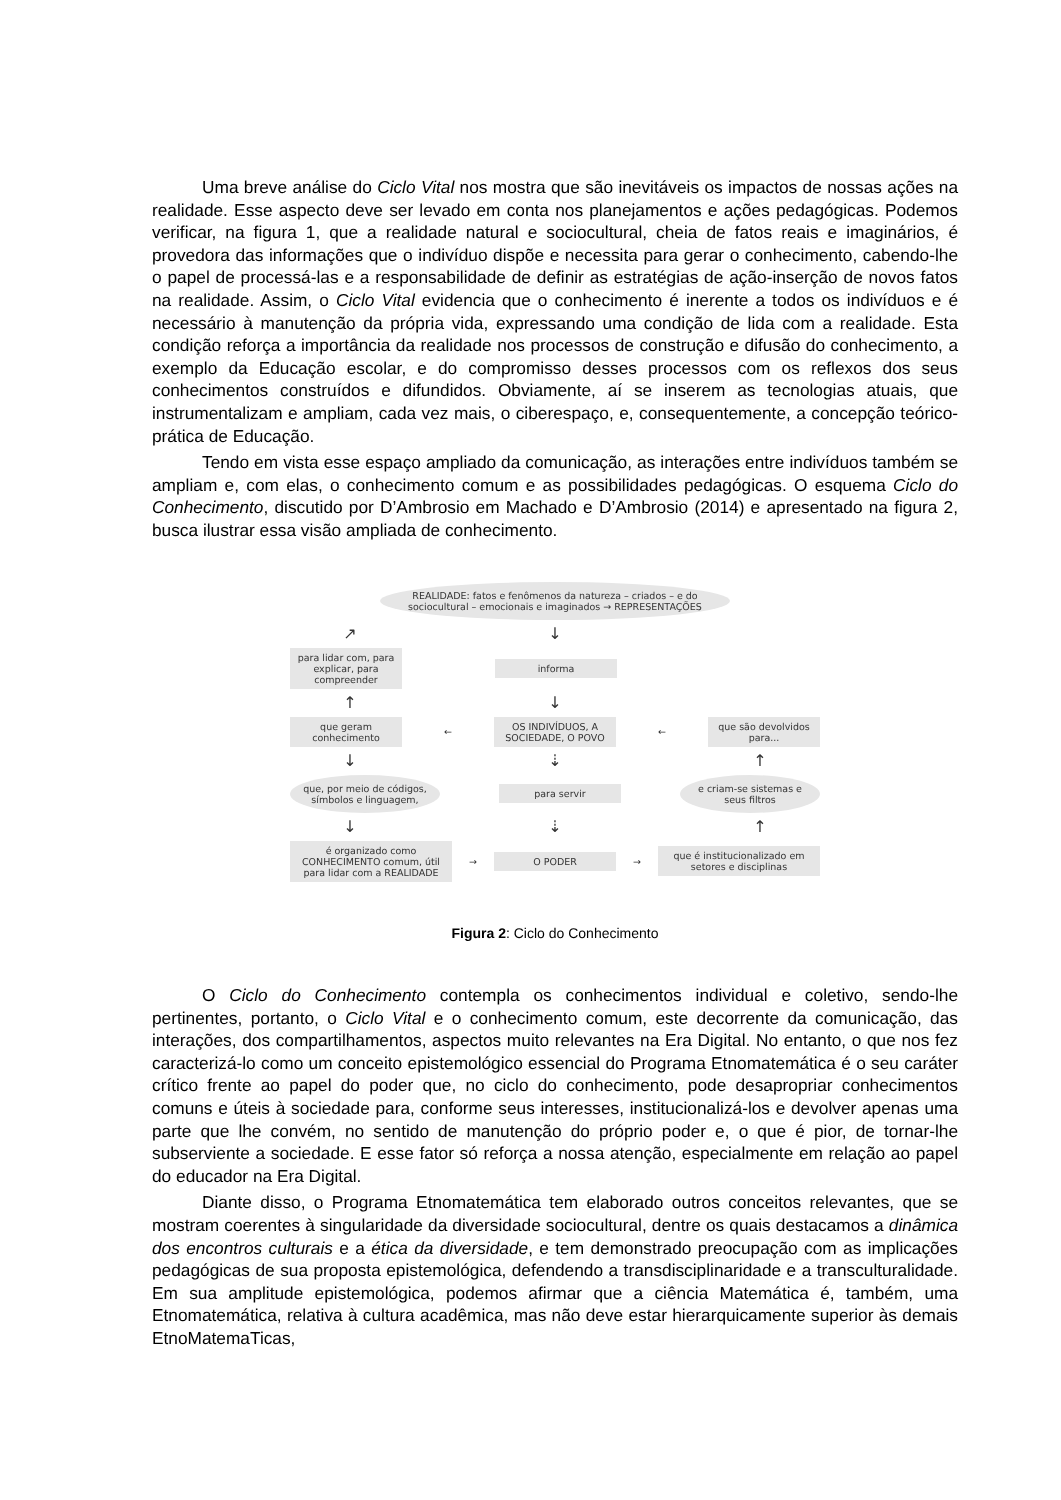Uma breve análise do Ciclo Vital nos mostra que são inevitáveis os impactos de nossas ações na realidade. Esse aspecto deve ser levado em conta nos planejamentos e ações pedagógicas. Podemos verificar, na figura 1, que a realidade natural e sociocultural, cheia de fatos reais e imaginários, é provedora das informações que o indivíduo dispõe e necessita para gerar o conhecimento, cabendo-lhe o papel de processá-las e a responsabilidade de definir as estratégias de ação-inserção de novos fatos na realidade. Assim, o Ciclo Vital evidencia que o conhecimento é inerente a todos os indivíduos e é necessário à manutenção da própria vida, expressando uma condição de lida com a realidade. Esta condição reforça a importância da realidade nos processos de construção e difusão do conhecimento, a exemplo da Educação escolar, e do compromisso desses processos com os reflexos dos seus conhecimentos construídos e difundidos. Obviamente, aí se inserem as tecnologias atuais, que instrumentalizam e ampliam, cada vez mais, o ciberespaço, e, consequentemente, a concepção teórico-prática de Educação.
Tendo em vista esse espaço ampliado da comunicação, as interações entre indivíduos também se ampliam e, com elas, o conhecimento comum e as possibilidades pedagógicas. O esquema Ciclo do Conhecimento, discutido por D’Ambrosio em Machado e D’Ambrosio (2014) e apresentado na figura 2, busca ilustrar essa visão ampliada de conhecimento.
REALIDADE: fatos e fenômenos da natureza – criados – e do sociocultural – emocionais e imaginados → REPRESENTAÇÕES
↗ ↓
para lidar com, para explicar, para compreender
informa
↑ ↓
que geram conhecimento
←
OS INDIVÍDUOS, A SOCIEDADE, O POVO
←
que são devolvidos para...
↓ ⇣ ↑
que, por meio de códigos, símbolos e linguagem,
para servir
e criam-se sistemas e seus filtros
↓ ⇣ ↑
é organizado como CONHECIMENTO comum, útil para lidar com a REALIDADE
→
O PODER
→
que é institucionalizado em setores e disciplinas
Figura 2: Ciclo do Conhecimento
O Ciclo do Conhecimento contempla os conhecimentos individual e coletivo, sendo-lhe pertinentes, portanto, o Ciclo Vital e o conhecimento comum, este decorrente da comunicação, das interações, dos compartilhamentos, aspectos muito relevantes na Era Digital. No entanto, o que nos fez caracterizá-lo como um conceito epistemológico essencial do Programa Etnomatemática é o seu caráter crítico frente ao papel do poder que, no ciclo do conhecimento, pode desapropriar conhecimentos comuns e úteis à sociedade para, conforme seus interesses, institucionalizá-los e devolver apenas uma parte que lhe convém, no sentido de manutenção do próprio poder e, o que é pior, de tornar-lhe subserviente a sociedade. E esse fator só reforça a nossa atenção, especialmente em relação ao papel do educador na Era Digital.
Diante disso, o Programa Etnomatemática tem elaborado outros conceitos relevantes, que se mostram coerentes à singularidade da diversidade sociocultural, dentre os quais destacamos a dinâmica dos encontros culturais e a ética da diversidade, e tem demonstrado preocupação com as implicações pedagógicas de sua proposta epistemológica, defendendo a transdisciplinaridade e a transculturalidade. Em sua amplitude epistemológica, podemos afirmar que a ciência Matemática é, também, uma Etnomatemática, relativa à cultura acadêmica, mas não deve estar hierarquicamente superior às demais EtnoMatemaTicas,